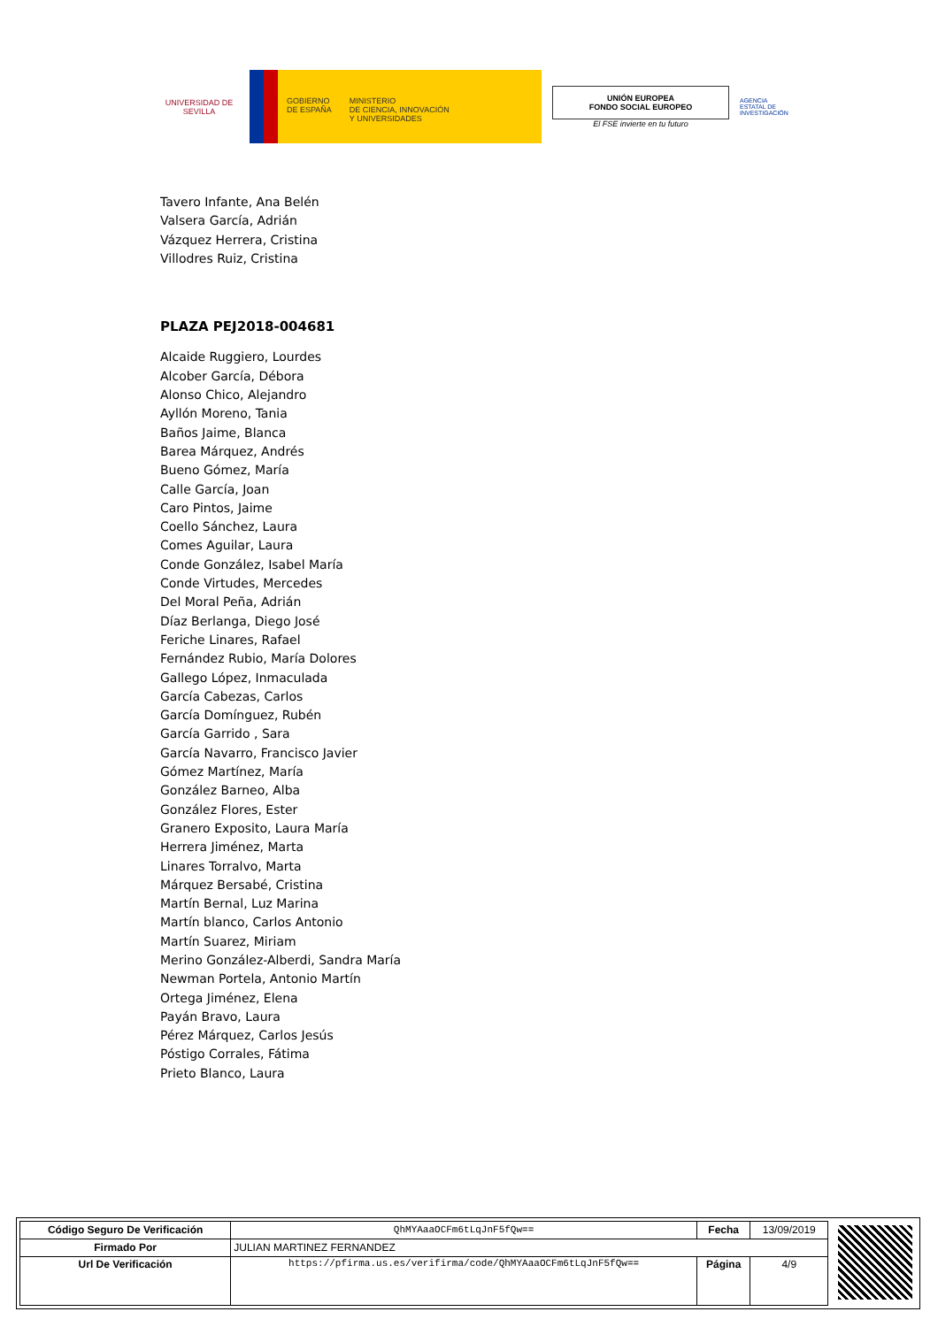UNIVERSIDAD DE SEVILLA
GOBIERNO
DE ESPAÑA
MINISTERIO
DE CIENCIA, INNOVACIÓN
Y UNIVERSIDADES
UNIÓN EUROPEA
FONDO SOCIAL EUROPEO
El FSE invierte en tu futuro
AGENCIA ESTATAL DE INVESTIGACIÓN
Tavero Infante, Ana Belén
Valsera García, Adrián
Vázquez Herrera, Cristina
Villodres Ruiz, Cristina
PLAZA PEJ2018-004681
Alcaide Ruggiero, Lourdes
Alcober García, Débora
Alonso Chico, Alejandro
Ayllón Moreno, Tania
Baños Jaime, Blanca
Barea Márquez, Andrés
Bueno Gómez, María
Calle García, Joan
Caro Pintos, Jaime
Coello Sánchez, Laura
Comes Aguilar, Laura
Conde González, Isabel María
Conde Virtudes, Mercedes
Del Moral Peña, Adrián
Díaz Berlanga, Diego José
Feriche Linares, Rafael
Fernández Rubio, María Dolores
Gallego López, Inmaculada
García Cabezas, Carlos
García Domínguez, Rubén
García Garrido , Sara
García Navarro, Francisco Javier
Gómez Martínez, María
González Barneo, Alba
González Flores, Ester
Granero Exposito, Laura María
Herrera Jiménez, Marta
Linares Torralvo, Marta
Márquez Bersabé, Cristina
Martín Bernal, Luz Marina
Martín blanco, Carlos Antonio
Martín Suarez, Miriam
Merino González-Alberdi, Sandra María
Newman Portela, Antonio Martín
Ortega Jiménez, Elena
Payán Bravo, Laura
Pérez Márquez, Carlos Jesús
Póstigo Corrales, Fátima
Prieto Blanco, Laura
| Código Seguro De Verificación | QhMYAaaOCFm6tLqJnF5fQw== | Fecha | 13/09/2019 |
| Firmado Por | JULIAN MARTINEZ FERNANDEZ | | |
| Url De Verificación | https://pfirma.us.es/verifirma/code/QhMYAaaOCFm6tLqJnF5fQw== | Página | 4/9 |